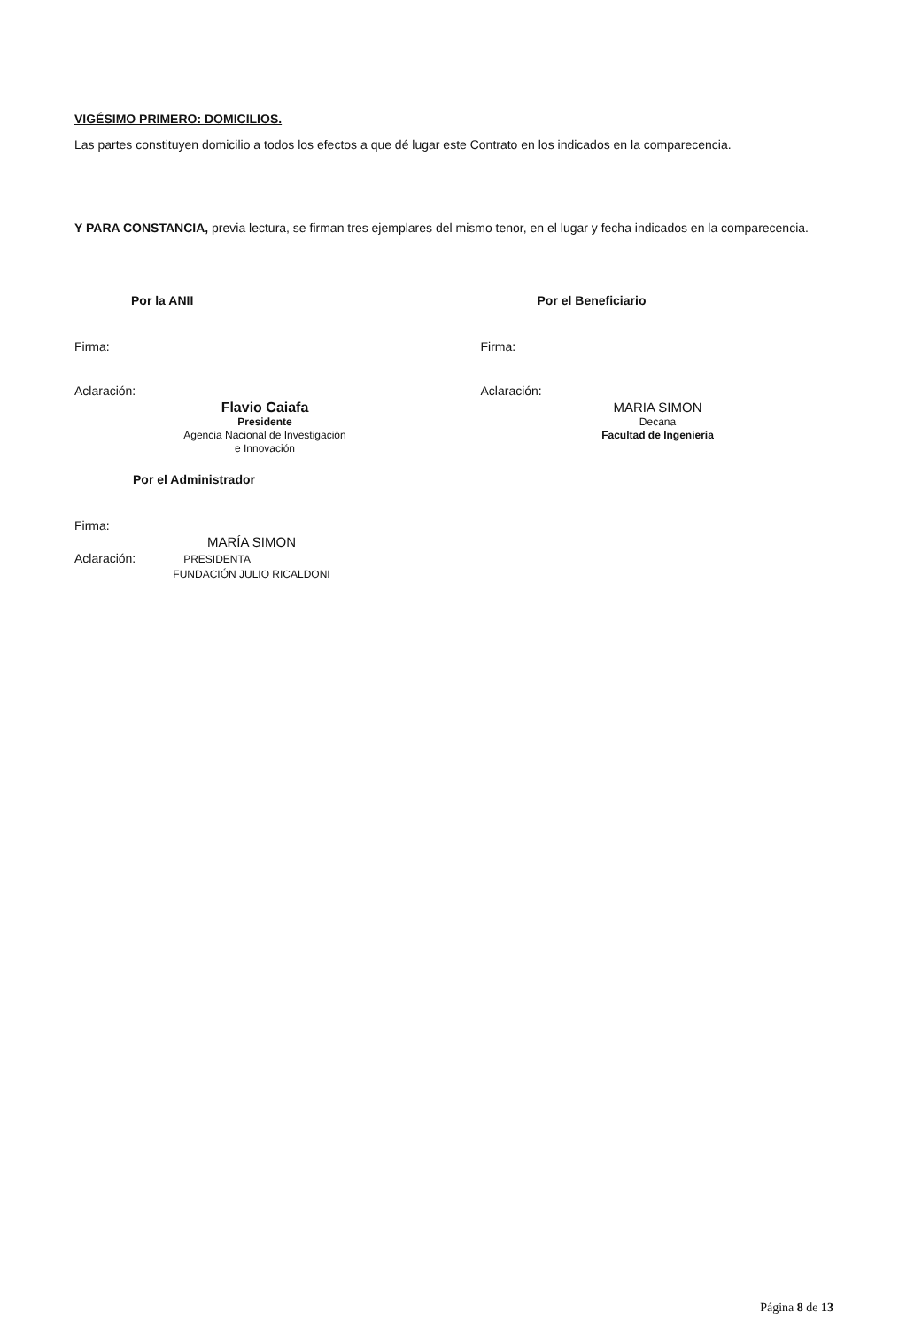VIGÉSIMO PRIMERO: DOMICILIOS.
Las partes constituyen domicilio a todos los efectos a que dé lugar este Contrato en los indicados en la comparecencia.
Y PARA CONSTANCIA, previa lectura, se firman tres ejemplares del mismo tenor, en el lugar y fecha indicados en la comparecencia.
Por la ANII
Firma:
Aclaración:
Flavio Caiafa
Presidente
Agencia Nacional de Investigación
e Innovación
Por el Administrador
Firma:
MARÍA SIMON
Aclaración: PRESIDENTA
FUNDACIÓN JULIO RICALDONI
Por el Beneficiario
Firma:
Aclaración:
MARIA SIMON
Decana
Facultad de Ingeniería
Página 8 de 13